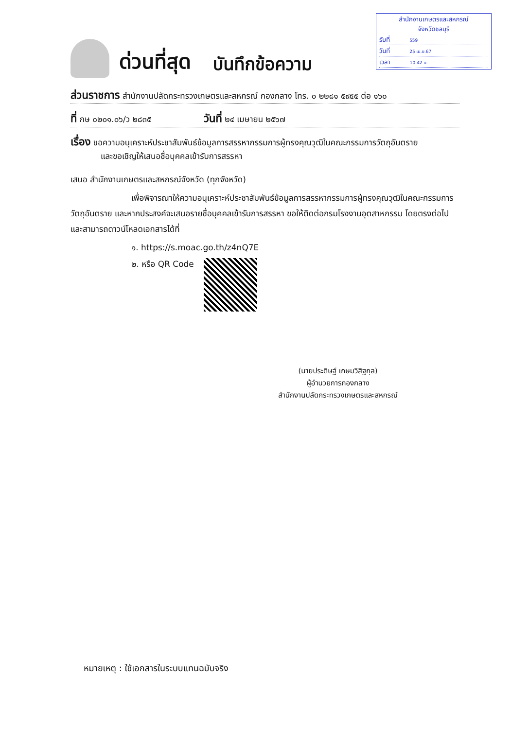สำนักงานเกษตรและสหกรณ์
จังหวัดชลบุรี
รับที่ 559
วันที่ 25 เม.ย.67
เวลา 10.42 น.
ด่วนที่สุด
บันทึกข้อความ
ส่วนราชการ สำนักงานปลัดกระทรวงเกษตรและสหกรณ์ กองกลาง โทร. ๐ ๒๒๘๑ ๕๙๕๕ ต่อ ๑๖๐
ที่ กษ ๐๒๐๑.๐๖/ว ๒๘๓๕ วันที่ ๒๔ เมษายน ๒๕๖๗
เรื่อง ขอความอนุเคราะห์ประชาสัมพันธ์ข้อมูลการสรรหากรรมการผู้ทรงคุณวุฒิในคณะกรรมการวัตถุอันตราย
และขอเชิญให้เสนอชื่อบุคคลเข้ารับการสรรหา
เสนอ สำนักงานเกษตรและสหกรณ์จังหวัด (ทุกจังหวัด)
เพื่อพิจารณาให้ความอนุเคราะห์ประชาสัมพันธ์ข้อมูลการสรรหากรรมการผู้ทรงคุณวุฒิในคณะกรรมการวัตถุอันตราย และหากประสงค์จะเสนอรายชื่อบุคคลเข้ารับการสรรหา ขอให้ติดต่อกรมโรงงานอุตสาหกรรม โดยตรงต่อไป และสามารถดาวน์โหลดเอกสารได้ที่
๑. https://s.moac.go.th/z4nQ7E
๒. หรือ QR Code
(นายประดิษฐ์ เกษมวิสิฐกุล)
ผู้อำนวยการกองกลาง
สำนักงานปลัดกระทรวงเกษตรและสหกรณ์
หมายเหตุ : ใช้เอกสารในระบบแทนฉบับจริง